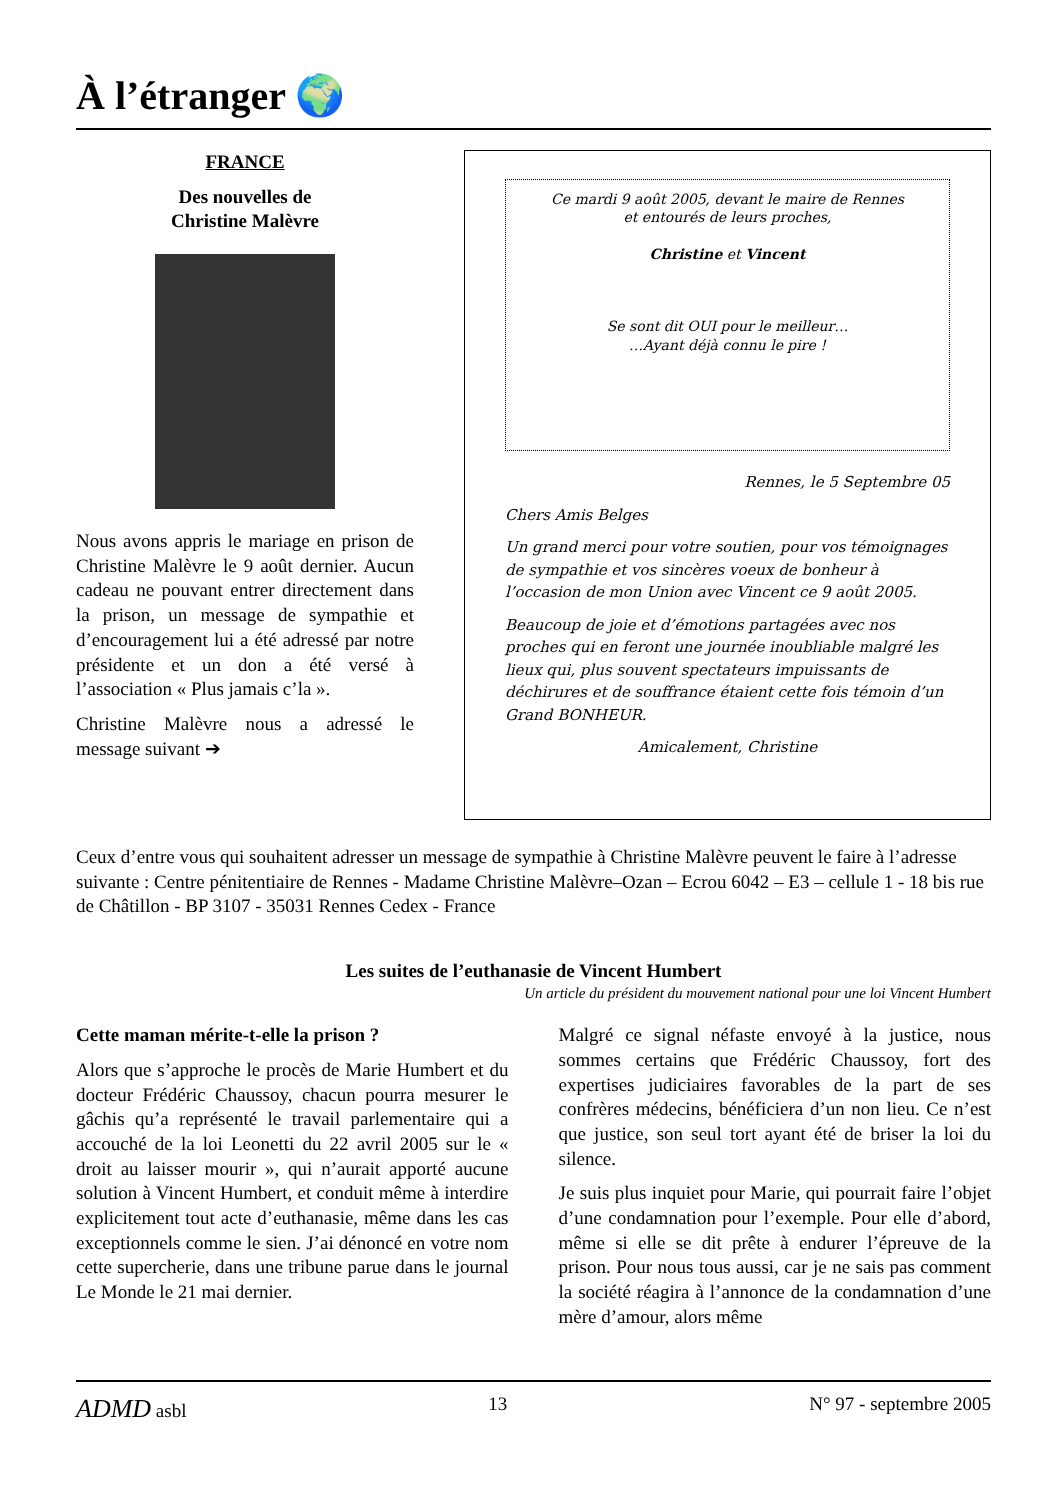À l’étranger 🌍
FRANCE
Des nouvelles de
Christine Malèvre
Nous avons appris le mariage en prison de Christine Malèvre le 9 août dernier. Aucun cadeau ne pouvant entrer directement dans la prison, un message de sympathie et d’encouragement lui a été adressé par notre présidente et un don a été versé à l’association « Plus jamais c’la ».
Christine Malèvre nous a adressé le message suivant ➔
Ce mardi 9 août 2005, devant le maire de Rennes
et entourés de leurs proches,
Christine et Vincent
Se sont dit OUI pour le meilleur…
…Ayant déjà connu le pire !
Rennes, le 5 Septembre 05
Chers Amis Belges
Un grand merci pour votre soutien, pour vos témoignages de sympathie et vos sincères voeux de bonheur à l’occasion de mon Union avec Vincent ce 9 août 2005.
Beaucoup de joie et d’émotions partagées avec nos proches qui en feront une journée inoubliable malgré les lieux qui, plus souvent spectateurs impuissants de déchirures et de souffrance étaient cette fois témoin d’un Grand BONHEUR.
Amicalement, Christine
Ceux d’entre vous qui souhaitent adresser un message de sympathie à Christine Malèvre peuvent le faire à l’adresse suivante : Centre pénitentiaire de Rennes - Madame Christine Malèvre–Ozan – Ecrou 6042 – E3 – cellule 1 - 18 bis rue de Châtillon - BP 3107 - 35031 Rennes Cedex - France
Les suites de l’euthanasie de Vincent Humbert
Un article du président du mouvement national pour une loi Vincent Humbert
Cette maman mérite-t-elle la prison ?
Alors que s’approche le procès de Marie Humbert et du docteur Frédéric Chaussoy, chacun pourra mesurer le gâchis qu’a représenté le travail parlementaire qui a accouché de la loi Leonetti du 22 avril 2005 sur le « droit au laisser mourir », qui n’aurait apporté aucune solution à Vincent Humbert, et conduit même à interdire explicitement tout acte d’euthanasie, même dans les cas exceptionnels comme le sien. J’ai dénoncé en votre nom cette supercherie, dans une tribune parue dans le journal Le Monde le 21 mai dernier.
Malgré ce signal néfaste envoyé à la justice, nous sommes certains que Frédéric Chaussoy, fort des expertises judiciaires favorables de la part de ses confrères médecins, bénéficiera d’un non lieu. Ce n’est que justice, son seul tort ayant été de briser la loi du silence.
Je suis plus inquiet pour Marie, qui pourrait faire l’objet d’une condamnation pour l’exemple. Pour elle d’abord, même si elle se dit prête à endurer l’épreuve de la prison. Pour nous tous aussi, car je ne sais pas comment la société réagira à l’annonce de la condamnation d’une mère d’amour, alors même
ADMD asbl 13 N° 97 - septembre 2005